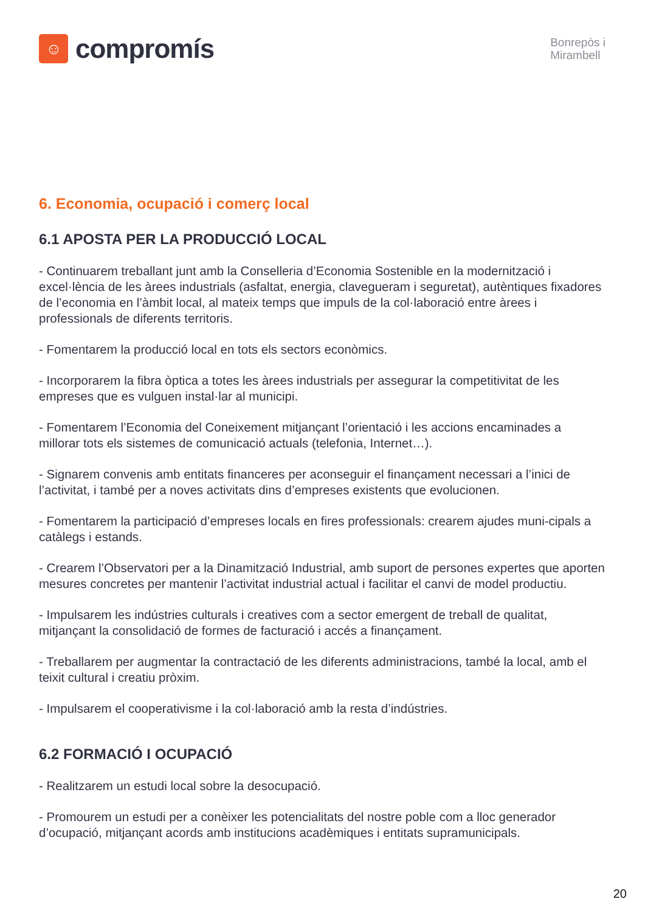☺
compromís
Bonrepòs i
Mirambell
6. Economia, ocupació i comerç local
6.1 APOSTA PER LA PRODUCCIÓ LOCAL
- Continuarem treballant junt amb la Conselleria d’Economia Sostenible en la modernització i excel·lència de les àrees industrials (asfaltat, energia, clavegueram i seguretat), autèntiques fixadores de l’economia en l’àmbit local, al mateix temps que impuls de la col·laboració entre àrees i professionals de diferents territoris.
- Fomentarem la producció local en tots els sectors econòmics.
- Incorporarem la fibra òptica a totes les àrees industrials per assegurar la competitivitat de les empreses que es vulguen instal·lar al municipi.
- Fomentarem l’Economia del Coneixement mitjançant l’orientació i les accions encaminades a millorar tots els sistemes de comunicació actuals (telefonia, Internet…).
- Signarem convenis amb entitats financeres per aconseguir el finançament necessari a l’inici de l’activitat, i també per a noves activitats dins d’empreses existents que evolucionen.
- Fomentarem la participació d’empreses locals en fires professionals: crearem ajudes muni-cipals a catàlegs i estands.
- Crearem l’Observatori per a la Dinamització Industrial, amb suport de persones expertes que aporten mesures concretes per mantenir l’activitat industrial actual i facilitar el canvi de model productiu.
- Impulsarem les indústries culturals i creatives com a sector emergent de treball de qualitat, mitjançant la consolidació de formes de facturació i accés a finançament.
- Treballarem per augmentar la contractació de les diferents administracions, també la local, amb el teixit cultural i creatiu pròxim.
- Impulsarem el cooperativisme i la col·laboració amb la resta d’indústries.
6.2 FORMACIÓ I OCUPACIÓ
- Realitzarem un estudi local sobre la desocupació.
- Promourem un estudi per a conèixer les potencialitats del nostre poble com a lloc generador d’ocupació, mitjançant acords amb institucions acadèmiques i entitats supramunicipals.
20